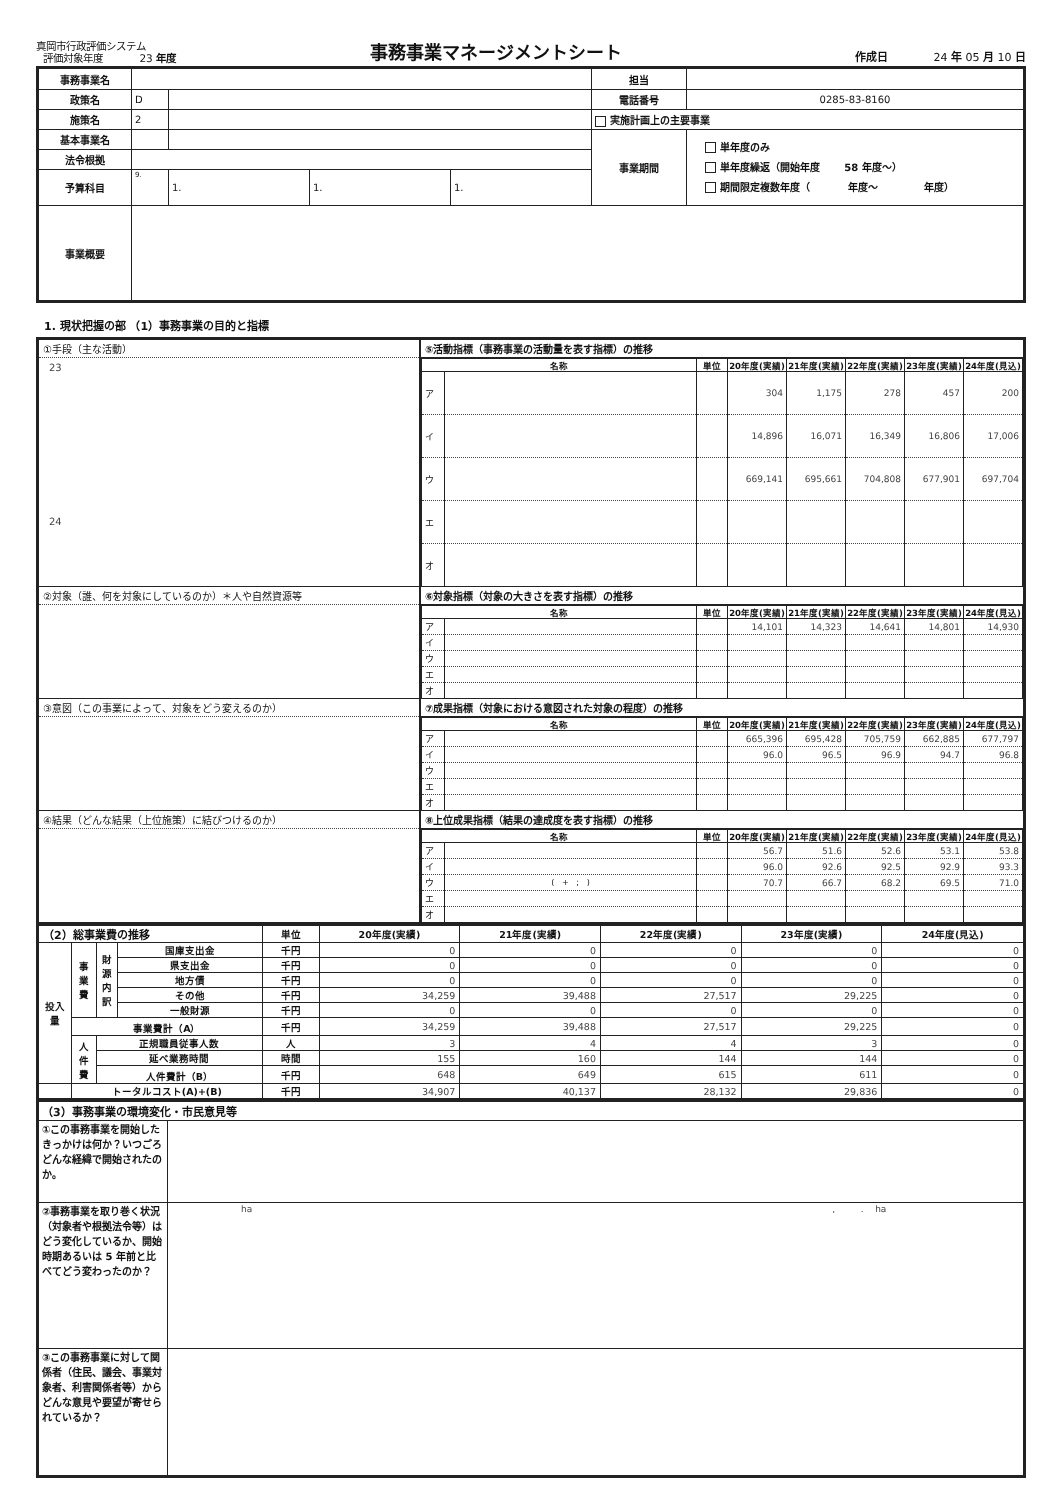真岡市行政評価システム
評価対象年度 23 年度
事務事業マネージメントシート
作成日 24 年 05 月 10 日
| 事務事業名 | | | | | | 担当 | |
| 政策名 | D | | | | | 電話番号 | 0285-83-8160 |
| 施策名 | 2 | | | | | 実施計画上の主要事業 | |
| 基本事業名 | | | | | | 事業期間 | 単年度のみ 単年度繰返（開始年度 58 年度～） 期間限定複数年度（ 年度～ 年度） |
| 法令根拠 | | | | | | | |
| 予算科目 | 9. | | 1. | 1. | 1. | | |
| 事業概要 | | | | | | | |
1. 現状把握の部 （1）事務事業の目的と指標
| ①手段（主な活動） 23 24 | ⑤活動指標（事務事業の活動量を表す指標）の推移 / 名称 / / 単位 / 20年度(実績) / 21年度(実績) / 22年度(実績) / 23年度(実績) / 24年度(見込) / / --- / --- / --- / --- / --- / --- / --- / --- / / ア / / / 304 / 1,175 / 278 / 457 / 200 / / イ / / / 14,896 / 16,071 / 16,349 / 16,806 / 17,006 / / ウ / / / 669,141 / 695,661 / 704,808 / 677,901 / 697,704 / / エ / / / / / / / / / オ / / / / / / / / |
| ②対象（誰、何を対象にしているのか）＊人や自然資源等 | ⑥対象指標（対象の大きさを表す指標）の推移 / 名称 / / 単位 / 20年度(実績) / 21年度(実績) / 22年度(実績) / 23年度(実績) / 24年度(見込) / / --- / --- / --- / --- / --- / --- / --- / --- / / ア / / / 14,101 / 14,323 / 14,641 / 14,801 / 14,930 / / イ / / / / / / / / / ウ / / / / / / / / / エ / / / / / / / / / オ / / / / / / / / |
| ③意図（この事業によって、対象をどう変えるのか） | ⑦成果指標（対象における意図された対象の程度）の推移 / 名称 / / 単位 / 20年度(実績) / 21年度(実績) / 22年度(実績) / 23年度(実績) / 24年度(見込) / / --- / --- / --- / --- / --- / --- / --- / --- / / ア / / / 665,396 / 695,428 / 705,759 / 662,885 / 677,797 / / イ / / / 96.0 / 96.5 / 96.9 / 94.7 / 96.8 / / ウ / / / / / / / / / エ / / / / / / / / / オ / / / / / / / / |
| ④結果（どんな結果（上位施策）に結びつけるのか） | ⑧上位成果指標（結果の達成度を表す指標）の推移 / 名称 / / 単位 / 20年度(実績) / 21年度(実績) / 22年度(実績) / 23年度(実績) / 24年度(見込) / / --- / --- / --- / --- / --- / --- / --- / --- / / ア / / / 56.7 / 51.6 / 52.6 / 53.1 / 53.8 / / イ / / / 96.0 / 92.6 / 92.5 / 92.9 / 93.3 / / ウ / ( + ; ) / / 70.7 / 66.7 / 68.2 / 69.5 / 71.0 / / エ / / / / / / / / / オ / / / / / / / / |
| （2）総事業費の推移 | | | | 単位 | 20年度(実績) | 21年度(実績) | 22年度(実績) | 23年度(実績) | 24年度(見込) |
| 投入量 | 事業費 | 財源内訳 | 国庫支出金 | 千円 | 0 | 0 | 0 | 0 | 0 |
| | | | 県支出金 | 千円 | 0 | 0 | 0 | 0 | 0 |
| | | | 地方債 | 千円 | 0 | 0 | 0 | 0 | 0 |
| | | | その他 | 千円 | 34,259 | 39,488 | 27,517 | 29,225 | 0 |
| | | | 一般財源 | 千円 | 0 | 0 | 0 | 0 | 0 |
| | 事業費計（A） | | | 千円 | 34,259 | 39,488 | 27,517 | 29,225 | 0 |
| | 人件費 | 正規職員従事人数 | | 人 | 3 | 4 | 4 | 3 | 0 |
| | | 延べ業務時間 | | 時間 | 155 | 160 | 144 | 144 | 0 |
| | | 人件費計（B） | | 千円 | 648 | 649 | 615 | 611 | 0 |
| | トータルコスト(A)+(B) | | | 千円 | 34,907 | 40,137 | 28,132 | 29,836 | 0 |
| （3）事務事業の環境変化・市民意見等 | |
| ①この事務事業を開始したきっかけは何か？いつごろどんな経緯で開始されたのか。 | |
| ②事務事業を取り巻く状況（対象者や根拠法令等）はどう変化しているか、開始時期あるいは 5 年前と比べてどう変わったのか？ | ha , . ha |
| ③この事務事業に対して関係者（住民、議会、事業対象者、利害関係者等）からどんな意見や要望が寄せられているか？ | |